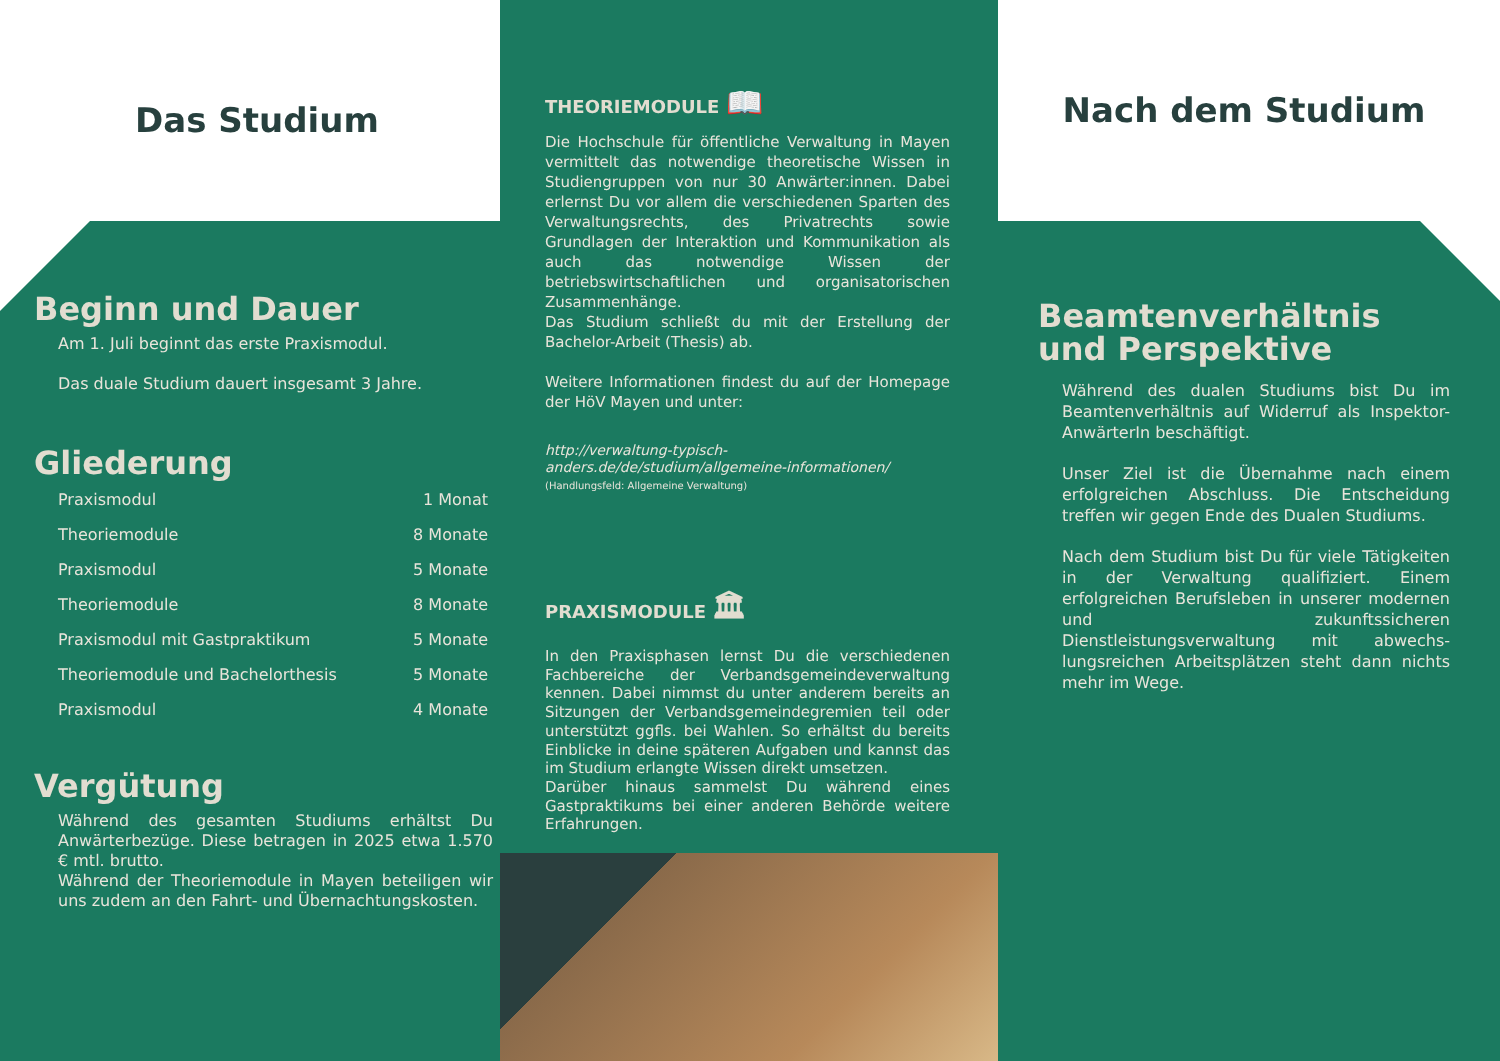Das Studium
Beginn und Dauer
Am 1. Juli beginnt das erste Praxismodul.
Das duale Studium dauert insgesamt 3 Jahre.
Gliederung
| Praxismodul | 1 Monat |
| Theoriemodule | 8 Monate |
| Praxismodul | 5 Monate |
| Theoriemodule | 8 Monate |
| Praxismodul mit Gastpraktikum | 5 Monate |
| Theoriemodule und Bachelorthesis | 5 Monate |
| Praxismodul | 4 Monate |
Vergütung
Während des gesamten Studiums erhältst Du Anwärterbezüge. Diese betragen in 2025 etwa 1.570 € mtl. brutto.
Während der Theoriemodule in Mayen beteiligen wir uns zudem an den Fahrt- und Übernachtungskosten.
THEORIEMODULE 📖
Die Hochschule für öffentliche Verwaltung in Mayen vermittelt das notwendige theoretische Wissen in Studiengruppen von nur 30 Anwärter:innen. Dabei erlernst Du vor allem die verschiedenen Sparten des Verwaltungsrechts, des Privatrechts sowie Grundlagen der Interaktion und Kommunikation als auch das notwendige Wissen der betriebswirtschaftlichen und organisatorischen Zusammenhänge.
Das Studium schließt du mit der Erstellung der Bachelor-Arbeit (Thesis) ab.
Weitere Informationen findest du auf der Homepage der HöV Mayen und unter:
http://verwaltung-typisch-anders.de/de/studium/allgemeine-informationen/
(Handlungsfeld: Allgemeine Verwaltung)
PRAXISMODULE 🏛
In den Praxisphasen lernst Du die verschiedenen Fachbereiche der Verbandsgemeindeverwaltung kennen. Dabei nimmst du unter anderem bereits an Sitzungen der Verbandsgemeindegremien teil oder unterstützt ggfls. bei Wahlen. So erhältst du bereits Einblicke in deine späteren Aufgaben und kannst das im Studium erlangte Wissen direkt umsetzen.
Darüber hinaus sammelst Du während eines Gastpraktikums bei einer anderen Behörde weitere Erfahrungen.
Nach dem Studium
Beamtenverhältnis und Perspektive
Während des dualen Studiums bist Du im Beamtenverhältnis auf Widerruf als Inspektor-AnwärterIn beschäftigt.
Unser Ziel ist die Übernahme nach einem erfolgreichen Abschluss. Die Entscheidung treffen wir gegen Ende des Dualen Studiums.
Nach dem Studium bist Du für viele Tätigkeiten in der Verwaltung qualifiziert. Einem erfolgreichen Berufsleben in unserer modernen und zukunftssicheren Dienstleistungsverwaltung mit abwechs-lungsreichen Arbeitsplätzen steht dann nichts mehr im Wege.